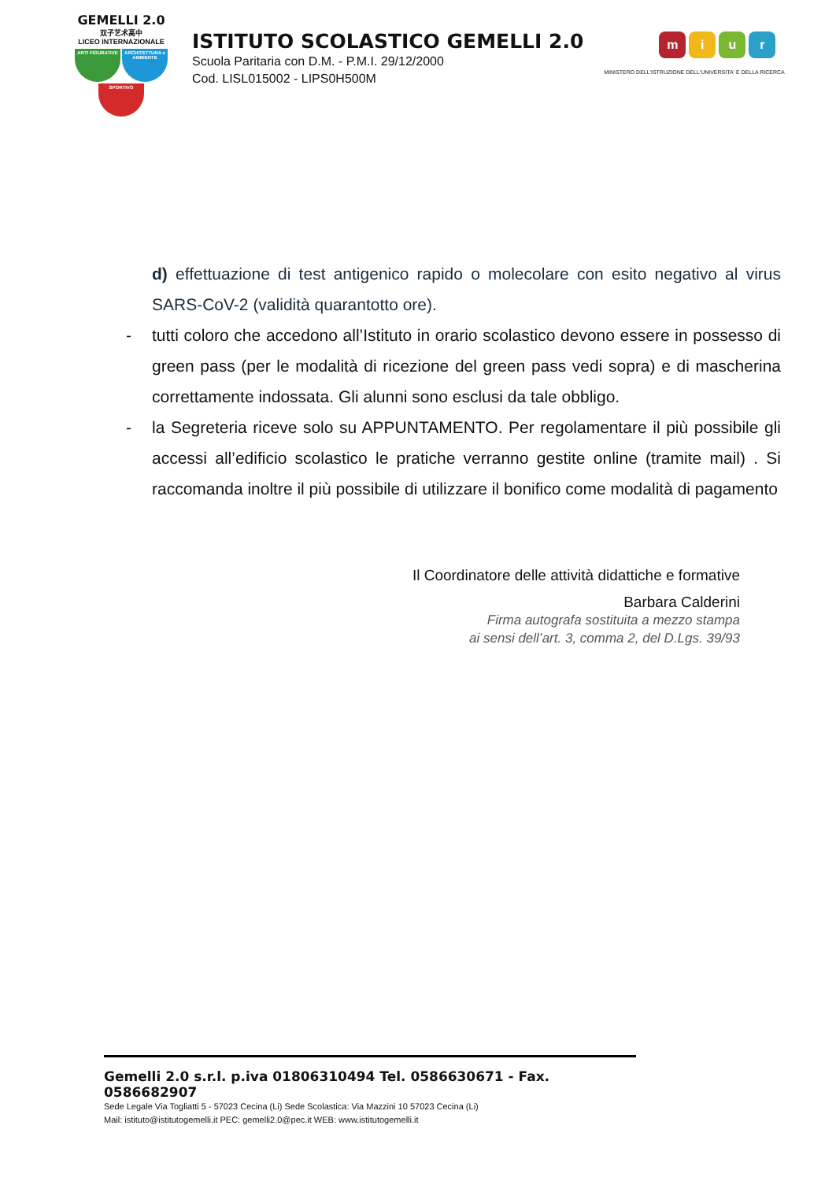GEMELLI 2.0
双子艺术高中
LICEO INTERNAZIONALE
ARTI FIGURATIVE
ARCHITETTURA e AMBIENTE
SPORTIVO
ISTITUTO SCOLASTICO GEMELLI 2.0
Scuola Paritaria con D.M. - P.M.I. 29/12/2000
Cod. LISL015002 - LIPS0H500M
miur
MINISTERO DELL'ISTRUZIONE DELL'UNIVERSITA' E DELLA RICERCA
d) effettuazione di test antigenico rapido o molecolare con esito negativo al virus SARS-CoV-2 (validità quarantotto ore).
- tutti coloro che accedono all’Istituto in orario scolastico devono essere in possesso di green pass (per le modalità di ricezione del green pass vedi sopra) e di mascherina correttamente indossata. Gli alunni sono esclusi da tale obbligo.
- la Segreteria riceve solo su APPUNTAMENTO. Per regolamentare il più possibile gli accessi all’edificio scolastico le pratiche verranno gestite online (tramite mail) . Si raccomanda inoltre il più possibile di utilizzare il bonifico come modalità di pagamento
Il Coordinatore delle attività didattiche e formative
Barbara Calderini
Firma autografa sostituita a mezzo stampa
ai sensi dell’art. 3, comma 2, del D.Lgs. 39/93
Gemelli 2.0 s.r.l. p.iva 01806310494 Tel. 0586630671 - Fax. 0586682907
Sede Legale Via Togliatti 5 - 57023 Cecina (Li) Sede Scolastica: Via Mazzini 10 57023 Cecina (Li)
Mail: istituto@istitutogemelli.it PEC: gemelli2.0@pec.it WEB: www.istitutogemelli.it